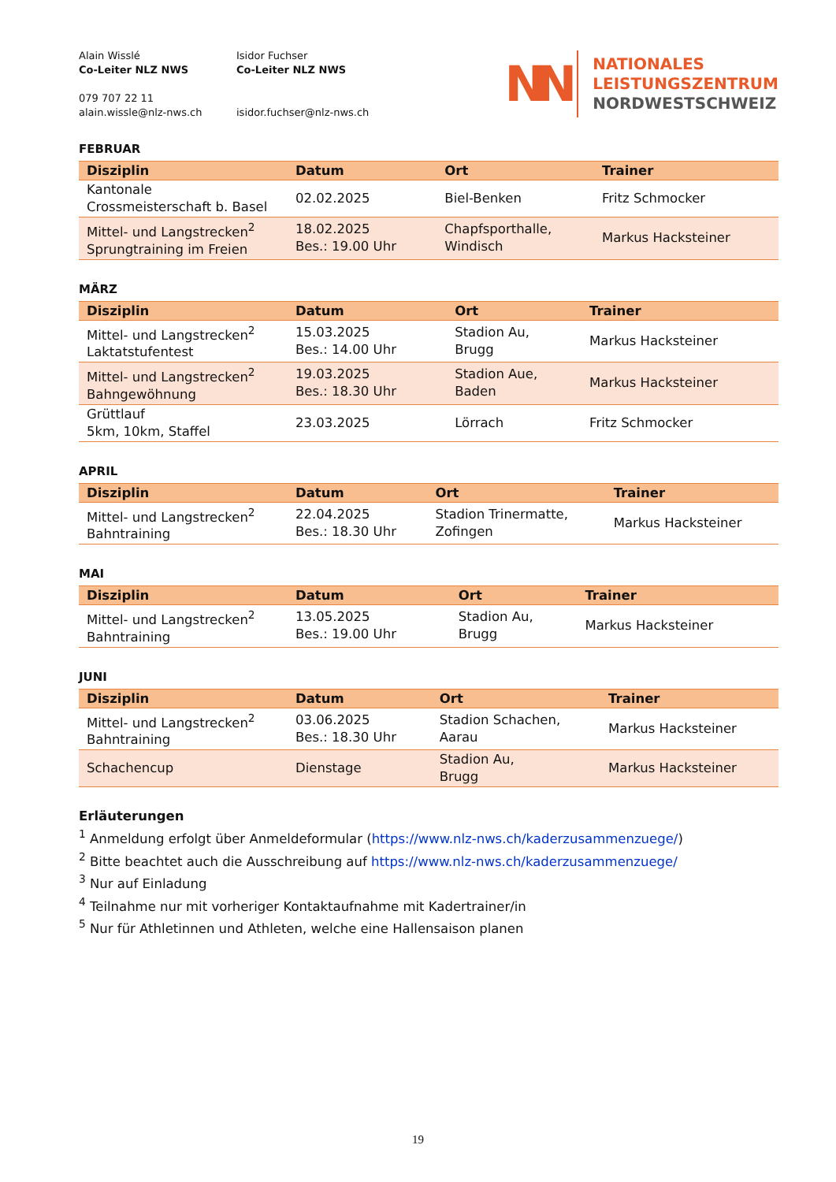Alain Wisslé
Co-Leiter NLZ NWS
079 707 22 11
alain.wissle@nlz-nws.ch
Isidor Fuchser
Co-Leiter NLZ NWS
isidor.fuchser@nlz-nws.ch
NN
NATIONALES
LEISTUNGSZENTRUM
NORDWESTSCHWEIZ
FEBRUAR
| Disziplin | Datum | Ort | Trainer |
| --- | --- | --- | --- |
| Kantonale Crossmeisterschaft b. Basel | 02.02.2025 | Biel-Benken | Fritz Schmocker |
| Mittel- und Langstrecken<sup>2</sup> Sprungtraining im Freien | 18.02.2025 Bes.: 19.00 Uhr | Chapfsporthalle, Windisch | Markus Hacksteiner |
MÄRZ
| Disziplin | Datum | Ort | Trainer |
| --- | --- | --- | --- |
| Mittel- und Langstrecken<sup>2</sup> Laktatstufentest | 15.03.2025 Bes.: 14.00 Uhr | Stadion Au, Brugg | Markus Hacksteiner |
| Mittel- und Langstrecken<sup>2</sup> Bahngewöhnung | 19.03.2025 Bes.: 18.30 Uhr | Stadion Aue, Baden | Markus Hacksteiner |
| Grüttlauf 5km, 10km, Staffel | 23.03.2025 | Lörrach | Fritz Schmocker |
APRIL
| Disziplin | Datum | Ort | Trainer |
| --- | --- | --- | --- |
| Mittel- und Langstrecken<sup>2</sup> Bahntraining | 22.04.2025 Bes.: 18.30 Uhr | Stadion Trinermatte, Zofingen | Markus Hacksteiner |
MAI
| Disziplin | Datum | Ort | Trainer |
| --- | --- | --- | --- |
| Mittel- und Langstrecken<sup>2</sup> Bahntraining | 13.05.2025 Bes.: 19.00 Uhr | Stadion Au, Brugg | Markus Hacksteiner |
JUNI
| Disziplin | Datum | Ort | Trainer |
| --- | --- | --- | --- |
| Mittel- und Langstrecken<sup>2</sup> Bahntraining | 03.06.2025 Bes.: 18.30 Uhr | Stadion Schachen, Aarau | Markus Hacksteiner |
| Schachencup | Dienstage | Stadion Au, Brugg | Markus Hacksteiner |
Erläuterungen
<sup>1</sup> Anmeldung erfolgt über Anmeldeformular (https://www.nlz-nws.ch/kaderzusammenzuege/)
<sup>2</sup> Bitte beachtet auch die Ausschreibung auf https://www.nlz-nws.ch/kaderzusammenzuege/
<sup>3</sup> Nur auf Einladung
<sup>4</sup> Teilnahme nur mit vorheriger Kontaktaufnahme mit Kadertrainer/in
<sup>5</sup> Nur für Athletinnen und Athleten, welche eine Hallensaison planen
19